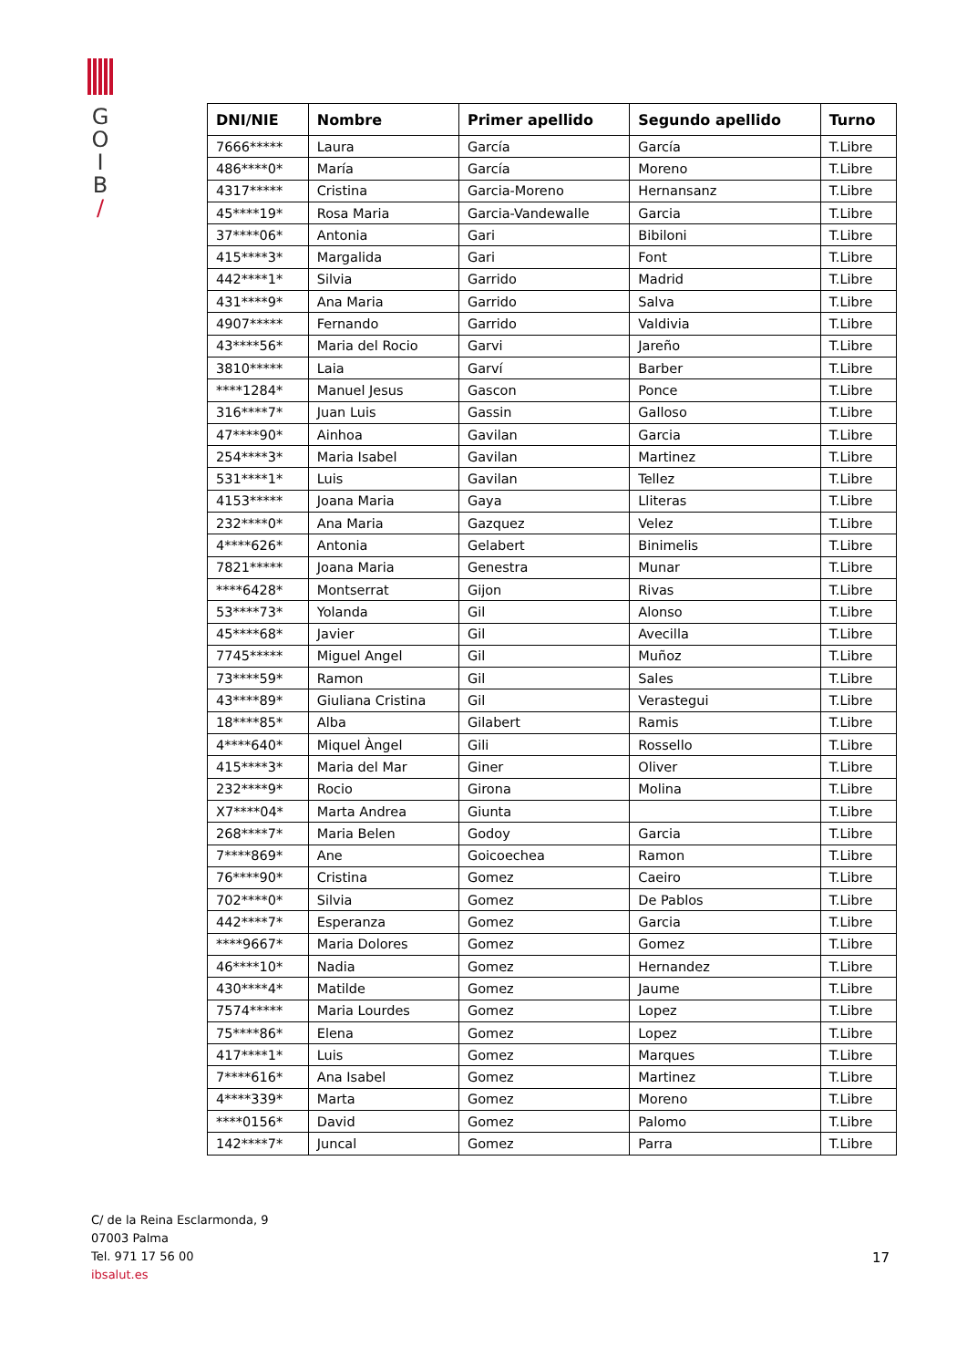G
O
I
B
/
| DNI/NIE | Nombre | Primer apellido | Segundo apellido | Turno |
| --- | --- | --- | --- | --- |
| 7666***** | Laura | García | García | T.Libre |
| 486****0* | María | García | Moreno | T.Libre |
| 4317***** | Cristina | Garcia-Moreno | Hernansanz | T.Libre |
| 45****19* | Rosa Maria | Garcia-Vandewalle | Garcia | T.Libre |
| 37****06* | Antonia | Gari | Bibiloni | T.Libre |
| 415****3* | Margalida | Gari | Font | T.Libre |
| 442****1* | Silvia | Garrido | Madrid | T.Libre |
| 431****9* | Ana Maria | Garrido | Salva | T.Libre |
| 4907***** | Fernando | Garrido | Valdivia | T.Libre |
| 43****56* | Maria del Rocio | Garvi | Jareño | T.Libre |
| 3810***** | Laia | Garví | Barber | T.Libre |
| ****1284* | Manuel Jesus | Gascon | Ponce | T.Libre |
| 316****7* | Juan Luis | Gassin | Galloso | T.Libre |
| 47****90* | Ainhoa | Gavilan | Garcia | T.Libre |
| 254****3* | Maria Isabel | Gavilan | Martinez | T.Libre |
| 531****1* | Luis | Gavilan | Tellez | T.Libre |
| 4153***** | Joana Maria | Gaya | Lliteras | T.Libre |
| 232****0* | Ana Maria | Gazquez | Velez | T.Libre |
| 4****626* | Antonia | Gelabert | Binimelis | T.Libre |
| 7821***** | Joana Maria | Genestra | Munar | T.Libre |
| ****6428* | Montserrat | Gijon | Rivas | T.Libre |
| 53****73* | Yolanda | Gil | Alonso | T.Libre |
| 45****68* | Javier | Gil | Avecilla | T.Libre |
| 7745***** | Miguel Angel | Gil | Muñoz | T.Libre |
| 73****59* | Ramon | Gil | Sales | T.Libre |
| 43****89* | Giuliana Cristina | Gil | Verastegui | T.Libre |
| 18****85* | Alba | Gilabert | Ramis | T.Libre |
| 4****640* | Miquel Àngel | Gili | Rossello | T.Libre |
| 415****3* | Maria del Mar | Giner | Oliver | T.Libre |
| 232****9* | Rocio | Girona | Molina | T.Libre |
| X7****04* | Marta Andrea | Giunta | | T.Libre |
| 268****7* | Maria Belen | Godoy | Garcia | T.Libre |
| 7****869* | Ane | Goicoechea | Ramon | T.Libre |
| 76****90* | Cristina | Gomez | Caeiro | T.Libre |
| 702****0* | Silvia | Gomez | De Pablos | T.Libre |
| 442****7* | Esperanza | Gomez | Garcia | T.Libre |
| ****9667* | Maria Dolores | Gomez | Gomez | T.Libre |
| 46****10* | Nadia | Gomez | Hernandez | T.Libre |
| 430****4* | Matilde | Gomez | Jaume | T.Libre |
| 7574***** | Maria Lourdes | Gomez | Lopez | T.Libre |
| 75****86* | Elena | Gomez | Lopez | T.Libre |
| 417****1* | Luis | Gomez | Marques | T.Libre |
| 7****616* | Ana Isabel | Gomez | Martinez | T.Libre |
| 4****339* | Marta | Gomez | Moreno | T.Libre |
| ****0156* | David | Gomez | Palomo | T.Libre |
| 142****7* | Juncal | Gomez | Parra | T.Libre |
C/ de la Reina Esclarmonda, 9
07003 Palma
Tel. 971 17 56 00
ibsalut.es
17